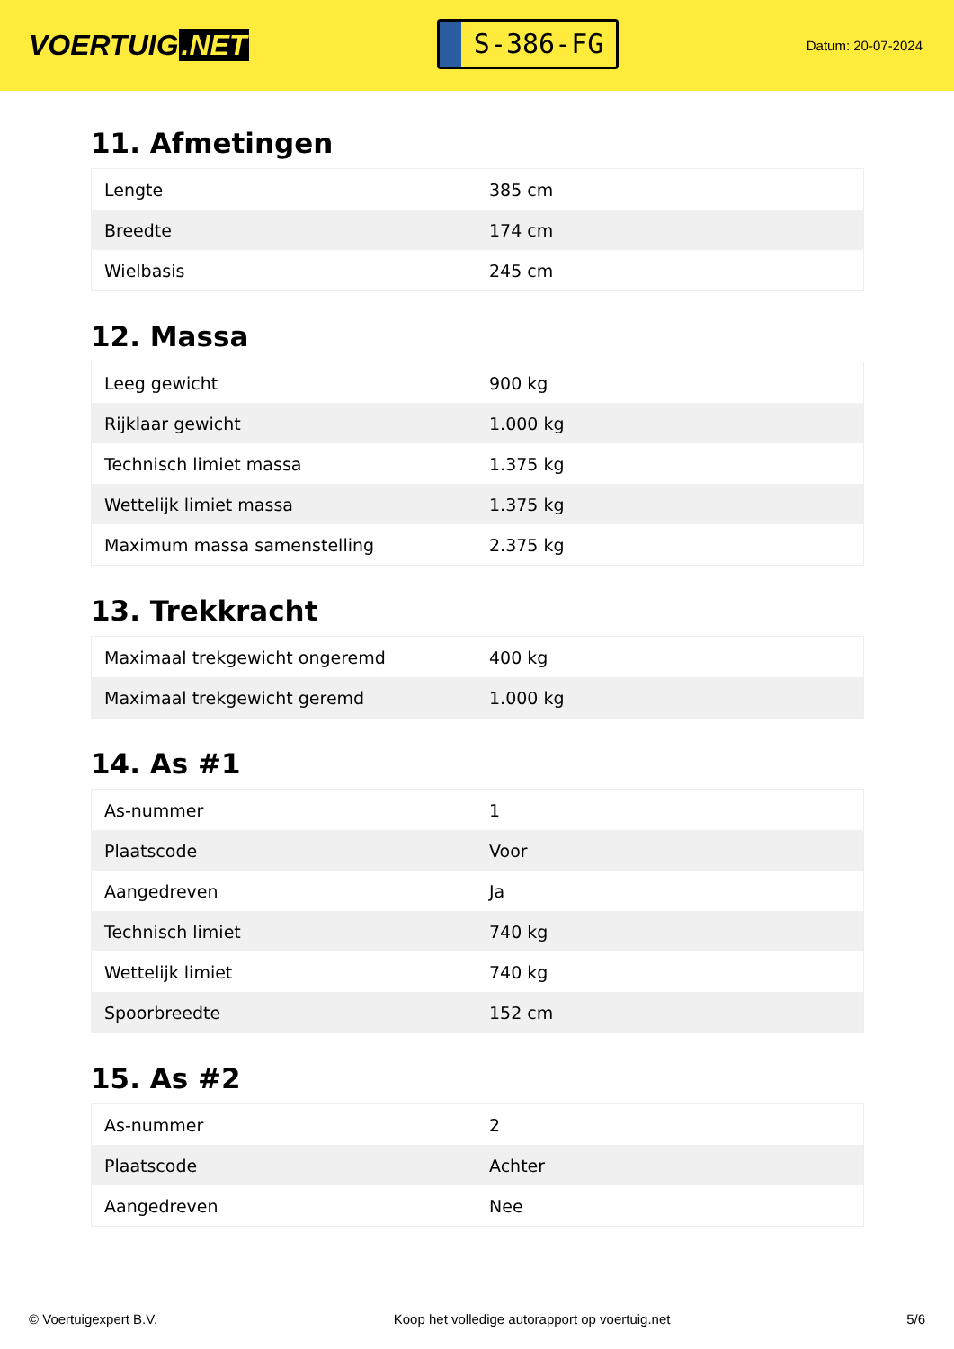VOERTUIG.NET
S-386-FG
Datum: 20-07-2024
11. Afmetingen
| Lengte | 385 cm |
| Breedte | 174 cm |
| Wielbasis | 245 cm |
12. Massa
| Leeg gewicht | 900 kg |
| Rijklaar gewicht | 1.000 kg |
| Technisch limiet massa | 1.375 kg |
| Wettelijk limiet massa | 1.375 kg |
| Maximum massa samenstelling | 2.375 kg |
13. Trekkracht
| Maximaal trekgewicht ongeremd | 400 kg |
| Maximaal trekgewicht geremd | 1.000 kg |
14. As #1
| As-nummer | 1 |
| Plaatscode | Voor |
| Aangedreven | Ja |
| Technisch limiet | 740 kg |
| Wettelijk limiet | 740 kg |
| Spoorbreedte | 152 cm |
15. As #2
| As-nummer | 2 |
| Plaatscode | Achter |
| Aangedreven | Nee |
© Voertuigexpert B.V. Koop het volledige autorapport op voertuig.net 5/6